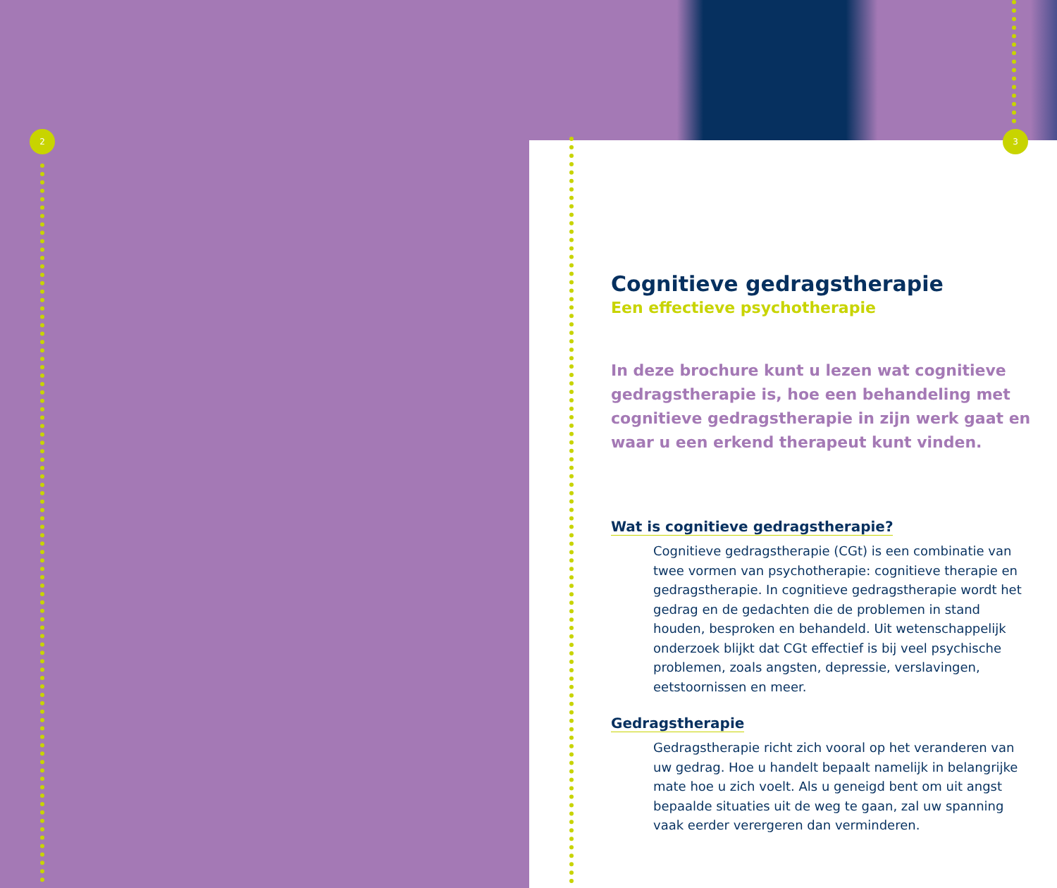2
3
Cognitieve gedragstherapie
Een effectieve psychotherapie
In deze brochure kunt u lezen wat cognitieve gedragstherapie is, hoe een behandeling met cognitieve gedragstherapie in zijn werk gaat en waar u een erkend therapeut kunt vinden.
Wat is cognitieve gedragstherapie?
Cognitieve gedragstherapie (CGt) is een combinatie van twee vormen van psychotherapie: cognitieve therapie en gedragstherapie. In cognitieve gedragstherapie wordt het gedrag en de gedachten die de problemen in stand houden, besproken en behandeld. Uit wetenschappelijk onderzoek blijkt dat CGt effectief is bij veel psychische problemen, zoals angsten, depressie, verslavingen, eetstoornissen en meer.
Gedragstherapie
Gedragstherapie richt zich vooral op het veranderen van uw gedrag. Hoe u handelt bepaalt namelijk in belangrijke mate hoe u zich voelt. Als u geneigd bent om uit angst bepaalde situaties uit de weg te gaan, zal uw spanning vaak eerder verergeren dan verminderen.